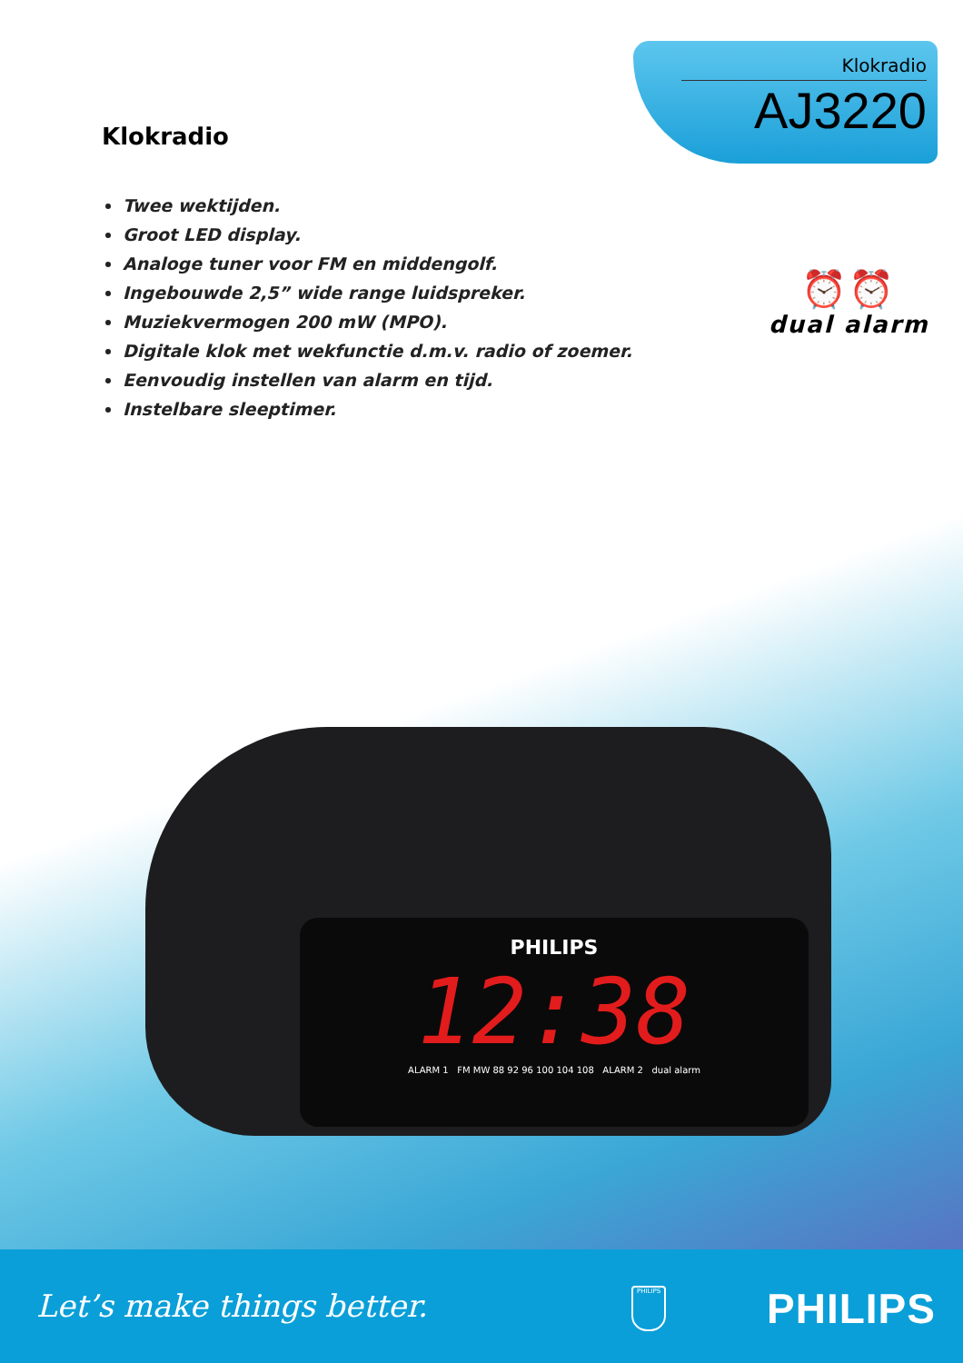Klokradio
AJ3220
Klokradio
Twee wektijden.
Groot LED display.
Analoge tuner voor FM en middengolf.
Ingebouwde 2,5” wide range luidspreker.
Muziekvermogen 200 mW (MPO).
Digitale klok met wekfunctie d.m.v. radio of zoemer.
Eenvoudig instellen van alarm en tijd.
Instelbare sleeptimer.
⏰⏰
dual alarm
PHILIPS
12:38
ALARM 1 FM MW 88 92 96 100 104 108 ALARM 2 dual alarm
Let’s make things better. PHILIPS PHILIPS